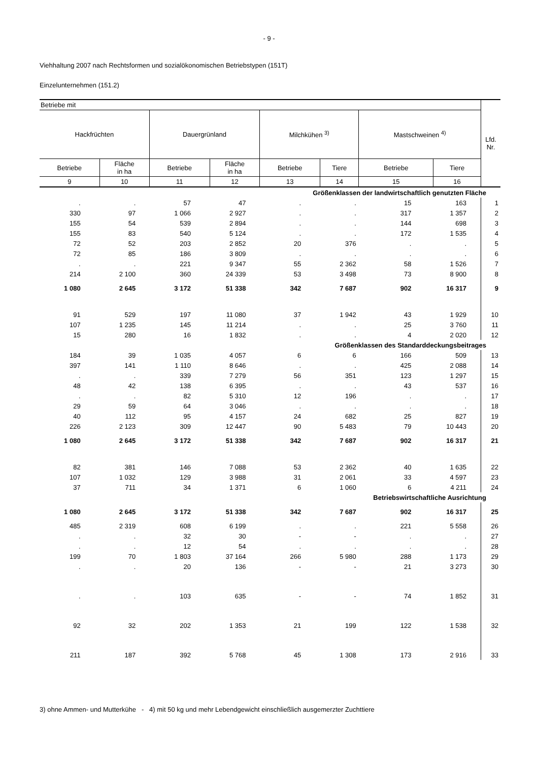- 9 -
Viehhaltung 2007 nach Rechtsformen und sozialökonomischen Betriebstypen (151T)
Einzelunternehmen (151.2)
| Betriebe mit | | | | | | | | Lfd. Nr. |
| --- | --- | --- | --- | --- | --- | --- | --- | --- |
| Hackfrüchten | | Dauergrünland | | Milchkühen <sup>3)</sup> | | Mastschweinen <sup>4)</sup> | | |
| Betriebe | Fläche in ha | Betriebe | Fläche in ha | Betriebe | Tiere | Betriebe | Tiere | |
| 9 | 10 | 11 | 12 | 13 | 14 | 15 | 16 | |
| Größenklassen der landwirtschaftlich genutzten Fläche | | | | | | | | |
| . | . | 57 | 47 | . | . | 15 | 163 | 1 |
| 330 | 97 | 1 066 | 2 927 | . | . | 317 | 1 357 | 2 |
| 155 | 54 | 539 | 2 894 | . | . | 144 | 698 | 3 |
| 155 | 83 | 540 | 5 124 | . | . | 172 | 1 535 | 4 |
| 72 | 52 | 203 | 2 852 | 20 | 376 | . | . | 5 |
| 72 | 85 | 186 | 3 809 | . | . | . | . | 6 |
| . | . | 221 | 9 347 | 55 | 2 362 | 58 | 1 526 | 7 |
| 214 | 2 100 | 360 | 24 339 | 53 | 3 498 | 73 | 8 900 | 8 |
| 1 080 | 2 645 | 3 172 | 51 338 | 342 | 7 687 | 902 | 16 317 | 9 |
| 91 | 529 | 197 | 11 080 | 37 | 1 942 | 43 | 1 929 | 10 |
| 107 | 1 235 | 145 | 11 214 | . | . | 25 | 3 760 | 11 |
| 15 | 280 | 16 | 1 832 | . | . | 4 | 2 020 | 12 |
| Größenklassen des Standarddeckungsbeitrages | | | | | | | | |
| 184 | 39 | 1 035 | 4 057 | 6 | 6 | 166 | 509 | 13 |
| 397 | 141 | 1 110 | 8 646 | . | . | 425 | 2 088 | 14 |
| . | . | 339 | 7 279 | 56 | 351 | 123 | 1 297 | 15 |
| 48 | 42 | 138 | 6 395 | . | . | 43 | 537 | 16 |
| . | . | 82 | 5 310 | 12 | 196 | . | . | 17 |
| 29 | 59 | 64 | 3 046 | . | . | . | . | 18 |
| 40 | 112 | 95 | 4 157 | 24 | 682 | 25 | 827 | 19 |
| 226 | 2 123 | 309 | 12 447 | 90 | 5 483 | 79 | 10 443 | 20 |
| 1 080 | 2 645 | 3 172 | 51 338 | 342 | 7 687 | 902 | 16 317 | 21 |
| 82 | 381 | 146 | 7 088 | 53 | 2 362 | 40 | 1 635 | 22 |
| 107 | 1 032 | 129 | 3 988 | 31 | 2 061 | 33 | 4 597 | 23 |
| 37 | 711 | 34 | 1 371 | 6 | 1 060 | 6 | 4 211 | 24 |
| Betriebswirtschaftliche Ausrichtung | | | | | | | | |
| 1 080 | 2 645 | 3 172 | 51 338 | 342 | 7 687 | 902 | 16 317 | 25 |
| 485 | 2 319 | 608 | 6 199 | . | . | 221 | 5 558 | 26 |
| . | . | 32 | 30 | - | - | . | . | 27 |
| . | . | 12 | 54 | . | . | . | . | 28 |
| 199 | 70 | 1 803 | 37 164 | 266 | 5 980 | 288 | 1 173 | 29 |
| . | . | 20 | 136 | - | - | 21 | 3 273 | 30 |
| . | . | 103 | 635 | - | - | 74 | 1 852 | 31 |
| 92 | 32 | 202 | 1 353 | 21 | 199 | 122 | 1 538 | 32 |
| 211 | 187 | 392 | 5 768 | 45 | 1 308 | 173 | 2 916 | 33 |
3) ohne Ammen- und Mutterkühe - 4) mit 50 kg und mehr Lebendgewicht einschließlich ausgemerzter Zuchttiere